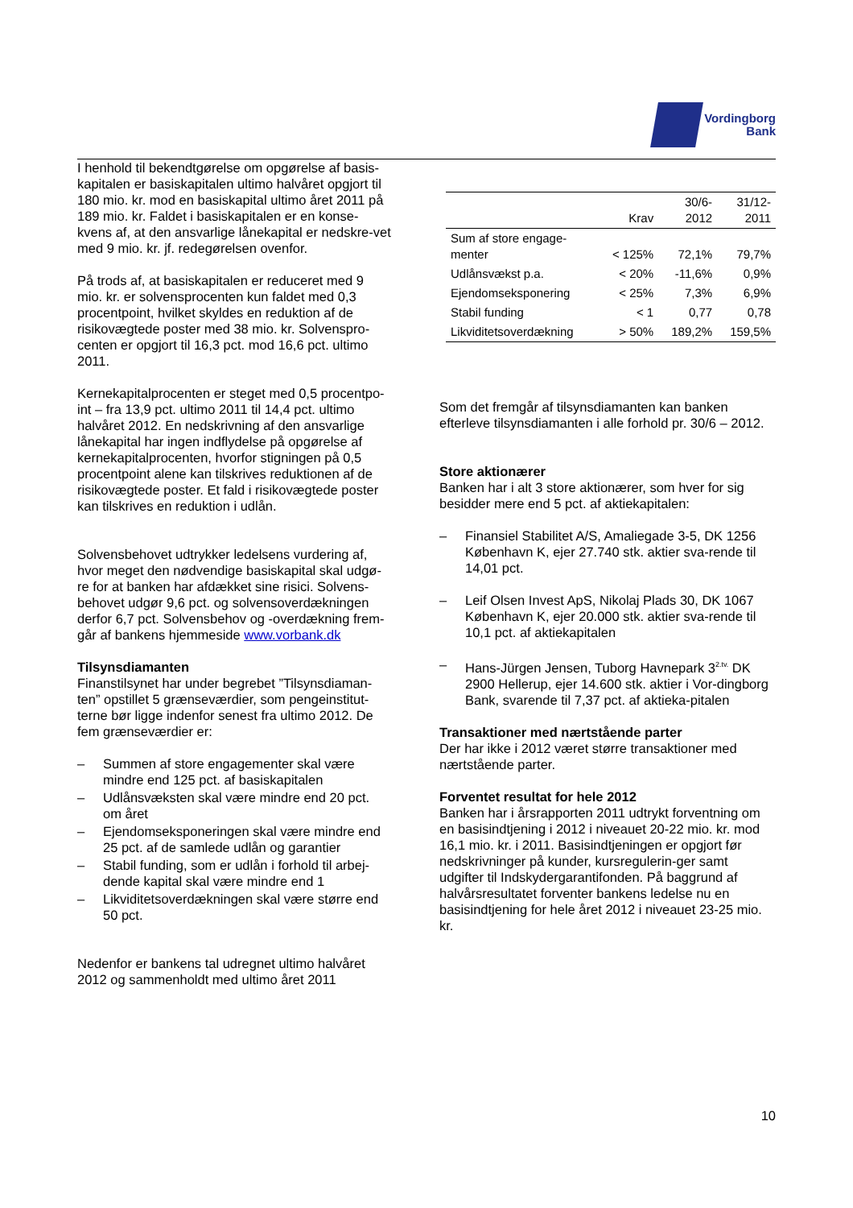Vordingborg
Bank
I henhold til bekendtgørelse om opgørelse af basis-kapitalen er basiskapitalen ultimo halvåret opgjort til 180 mio. kr. mod en basiskapital ultimo året 2011 på 189 mio. kr. Faldet i basiskapitalen er en konse-kvens af, at den ansvarlige lånekapital er nedskre-vet med 9 mio. kr. jf. redegørelsen ovenfor.
På trods af, at basiskapitalen er reduceret med 9 mio. kr. er solvensprocenten kun faldet med 0,3 procentpoint, hvilket skyldes en reduktion af de risikovægtede poster med 38 mio. kr. Solvenspro-centen er opgjort til 16,3 pct. mod 16,6 pct. ultimo 2011.
Kernekapitalprocenten er steget med 0,5 procentpo-int – fra 13,9 pct. ultimo 2011 til 14,4 pct. ultimo halvåret 2012. En nedskrivning af den ansvarlige lånekapital har ingen indflydelse på opgørelse af kernekapitalprocenten, hvorfor stigningen på 0,5 procentpoint alene kan tilskrives reduktionen af de risikovægtede poster. Et fald i risikovægtede poster kan tilskrives en reduktion i udlån.
Solvensbehovet udtrykker ledelsens vurdering af, hvor meget den nødvendige basiskapital skal udgø-re for at banken har afdækket sine risici. Solvens-behovet udgør 9,6 pct. og solvensoverdækningen derfor 6,7 pct. Solvensbehov og -overdækning frem-går af bankens hjemmeside www.vorbank.dk
Tilsynsdiamanten
Finanstilsynet har under begrebet ”Tilsynsdiaman-ten” opstillet 5 grænseværdier, som pengeinstitut-terne bør ligge indenfor senest fra ultimo 2012. De fem grænseværdier er:
– Summen af store engagementer skal være mindre end 125 pct. af basiskapitalen
– Udlånsvæksten skal være mindre end 20 pct. om året
– Ejendomseksponeringen skal være mindre end 25 pct. af de samlede udlån og garantier
– Stabil funding, som er udlån i forhold til arbej-dende kapital skal være mindre end 1
– Likviditetsoverdækningen skal være større end 50 pct.
Nedenfor er bankens tal udregnet ultimo halvåret 2012 og sammenholdt med ultimo året 2011
| | Krav | 30/6- 2012 | 31/12- 2011 |
| --- | --- | --- | --- |
| Sum af store engage- menter | < 125% | 72,1% | 79,7% |
| Udlånsvækst p.a. | < 20% | -11,6% | 0,9% |
| Ejendomseksponering | < 25% | 7,3% | 6,9% |
| Stabil funding | < 1 | 0,77 | 0,78 |
| Likviditetsoverdækning | > 50% | 189,2% | 159,5% |
Som det fremgår af tilsynsdiamanten kan banken efterleve tilsynsdiamanten i alle forhold pr. 30/6 – 2012.
Store aktionærer
Banken har i alt 3 store aktionærer, som hver for sig besidder mere end 5 pct. af aktiekapitalen:
– Finansiel Stabilitet A/S, Amaliegade 3-5, DK 1256 København K, ejer 27.740 stk. aktier sva-rende til 14,01 pct.
– Leif Olsen Invest ApS, Nikolaj Plads 30, DK 1067 København K, ejer 20.000 stk. aktier sva-rende til 10,1 pct. af aktiekapitalen
– Hans-Jürgen Jensen, Tuborg Havnepark 3<sup>2.tv.</sup> DK 2900 Hellerup, ejer 14.600 stk. aktier i Vor-dingborg Bank, svarende til 7,37 pct. af aktieka-pitalen
Transaktioner med nærtstående parter
Der har ikke i 2012 været større transaktioner med nærtstående parter.
Forventet resultat for hele 2012
Banken har i årsrapporten 2011 udtrykt forventning om en basisindtjening i 2012 i niveauet 20-22 mio. kr. mod 16,1 mio. kr. i 2011. Basisindtjeningen er opgjort før nedskrivninger på kunder, kursregulerin-ger samt udgifter til Indskydergarantifonden. På baggrund af halvårsresultatet forventer bankens ledelse nu en basisindtjening for hele året 2012 i niveauet 23-25 mio. kr.
10